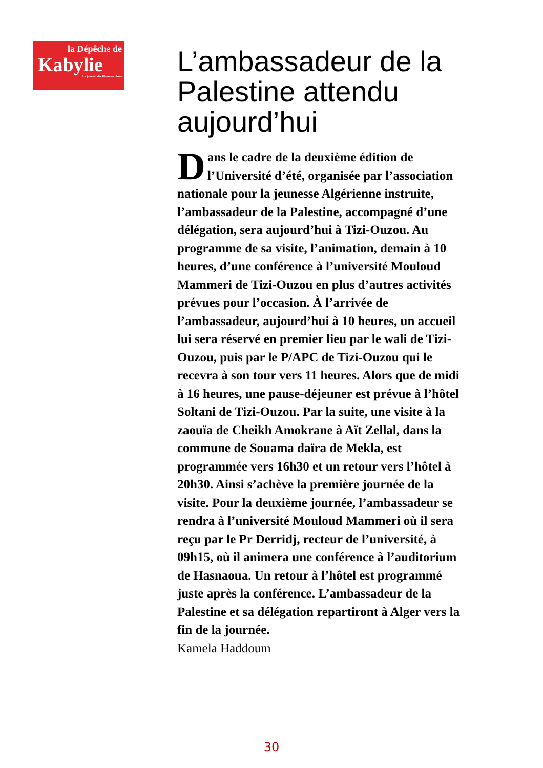la Dépêche de
Kabylie
Le journal des Hommes libres
L’ambassadeur de la Palestine attendu aujourd’hui
Dans le cadre de la deuxième édition de l’Université d’été, organisée par l’association nationale pour la jeunesse Algérienne instruite, l’ambassadeur de la Palestine, accompagné d’une délégation, sera aujourd’hui à Tizi-Ouzou. Au programme de sa visite, l’animation, demain à 10 heures, d’une conférence à l’université Mouloud Mammeri de Tizi-Ouzou en plus d’autres activités prévues pour l’occasion. À l’arrivée de l’ambassadeur, aujourd’hui à 10 heures, un accueil lui sera réservé en premier lieu par le wali de Tizi-Ouzou, puis par le P/APC de Tizi-Ouzou qui le recevra à son tour vers 11 heures. Alors que de midi à 16 heures, une pause-déjeuner est prévue à l’hôtel Soltani de Tizi-Ouzou. Par la suite, une visite à la zaouïa de Cheikh Amokrane à Aït Zellal, dans la commune de Souama daïra de Mekla, est programmée vers 16h30 et un retour vers l’hôtel à 20h30. Ainsi s’achève la première journée de la visite. Pour la deuxième journée, l’ambassadeur se rendra à l’université Mouloud Mammeri où il sera reçu par le Pr Derridj, recteur de l’université, à 09h15, où il animera une conférence à l’auditorium de Hasnaoua. Un retour à l’hôtel est programmé juste après la conférence. L’ambassadeur de la Palestine et sa délégation repartiront à Alger vers la fin de la journée.
Kamela Haddoum
30